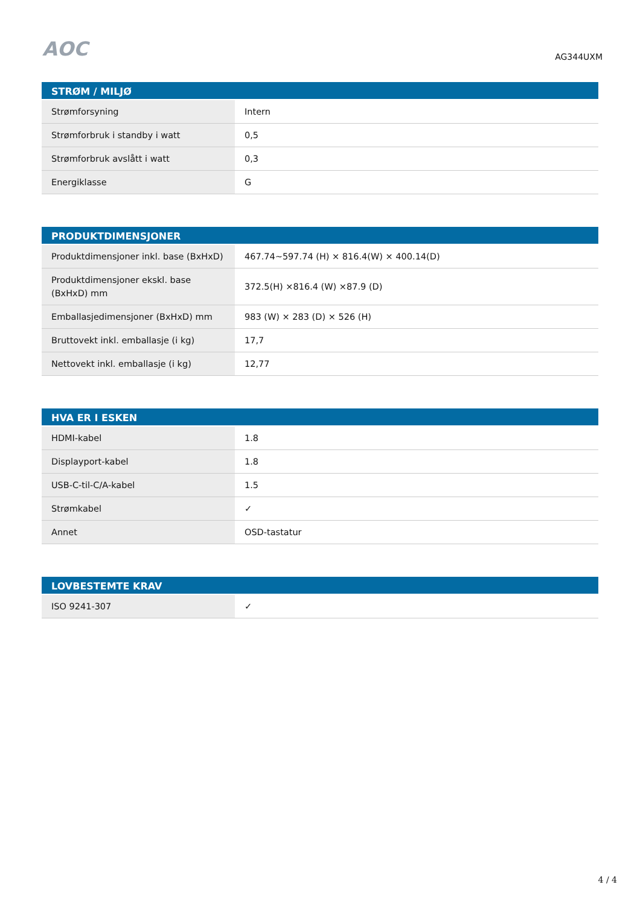AOC
AG344UXM
| STRØM / MILJØ | |
| --- | --- |
| Strømforsyning | Intern |
| Strømforbruk i standby i watt | 0,5 |
| Strømforbruk avslått i watt | 0,3 |
| Energiklasse | G |
| PRODUKTDIMENSJONER | |
| --- | --- |
| Produktdimensjoner inkl. base (BxHxD) | 467.74~597.74 (H) × 816.4(W) × 400.14(D) |
| Produktdimensjoner ekskl. base (BxHxD) mm | 372.5(H) ×816.4 (W) ×87.9 (D) |
| Emballasjedimensjoner (BxHxD) mm | 983 (W) × 283 (D) × 526 (H) |
| Bruttovekt inkl. emballasje (i kg) | 17,7 |
| Nettovekt inkl. emballasje (i kg) | 12,77 |
| HVA ER I ESKEN | |
| --- | --- |
| HDMI-kabel | 1.8 |
| Displayport-kabel | 1.8 |
| USB-C-til-C/A-kabel | 1.5 |
| Strømkabel | ✓ |
| Annet | OSD-tastatur |
| LOVBESTEMTE KRAV | |
| --- | --- |
| ISO 9241-307 | ✓ |
4 / 4